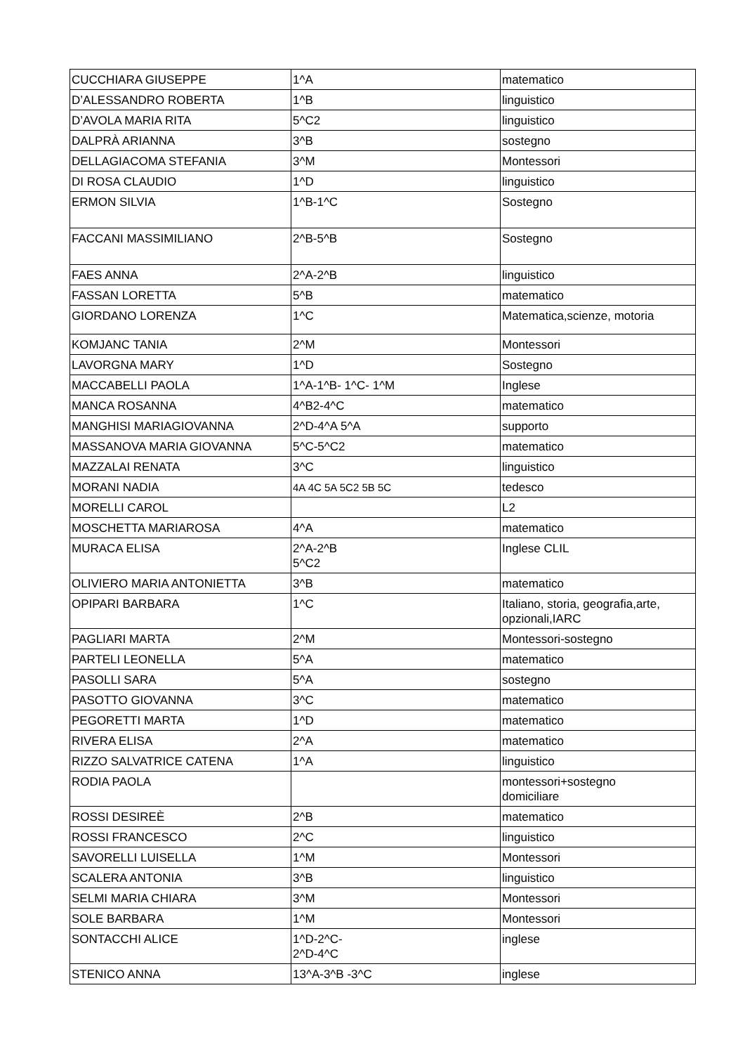| CUCCHIARA GIUSEPPE | 1^A | matematico |
| D’ALESSANDRO ROBERTA | 1^B | linguistico |
| D’AVOLA MARIA RITA | 5^C2 | linguistico |
| DALPRÀ ARIANNA | 3^B | sostegno |
| DELLAGIACOMA STEFANIA | 3^M | Montessori |
| DI ROSA CLAUDIO | 1^D | linguistico |
| ERMON SILVIA | 1^B-1^C | Sostegno |
| FACCANI MASSIMILIANO | 2^B-5^B | Sostegno |
| FAES ANNA | 2^A-2^B | linguistico |
| FASSAN LORETTA | 5^B | matematico |
| GIORDANO LORENZA | 1^C | Matematica,scienze, motoria |
| KOMJANC TANIA | 2^M | Montessori |
| LAVORGNA MARY | 1^D | Sostegno |
| MACCABELLI PAOLA | 1^A-1^B- 1^C- 1^M | Inglese |
| MANCA ROSANNA | 4^B2-4^C | matematico |
| MANGHISI MARIAGIOVANNA | 2^D-4^A 5^A | supporto |
| MASSANOVA MARIA GIOVANNA | 5^C-5^C2 | matematico |
| MAZZALAI RENATA | 3^C | linguistico |
| MORANI NADIA | 4A 4C 5A 5C2 5B 5C | tedesco |
| MORELLI CAROL | | L2 |
| MOSCHETTA MARIAROSA | 4^A | matematico |
| MURACA ELISA | 2^A-2^B 5^C2 | Inglese CLIL |
| OLIVIERO MARIA ANTONIETTA | 3^B | matematico |
| OPIPARI BARBARA | 1^C | Italiano, storia, geografia,arte, opzionali,IARC |
| PAGLIARI MARTA | 2^M | Montessori-sostegno |
| PARTELI LEONELLA | 5^A | matematico |
| PASOLLI SARA | 5^A | sostegno |
| PASOTTO GIOVANNA | 3^C | matematico |
| PEGORETTI MARTA | 1^D | matematico |
| RIVERA ELISA | 2^A | matematico |
| RIZZO SALVATRICE CATENA | 1^A | linguistico |
| RODIA PAOLA | | montessori+sostegno domiciliare |
| ROSSI DESIREÈ | 2^B | matematico |
| ROSSI FRANCESCO | 2^C | linguistico |
| SAVORELLI LUISELLA | 1^M | Montessori |
| SCALERA ANTONIA | 3^B | linguistico |
| SELMI MARIA CHIARA | 3^M | Montessori |
| SOLE BARBARA | 1^M | Montessori |
| SONTACCHI ALICE | 1^D-2^C- 2^D-4^C | inglese |
| STENICO ANNA | 13^A-3^B -3^C | inglese |